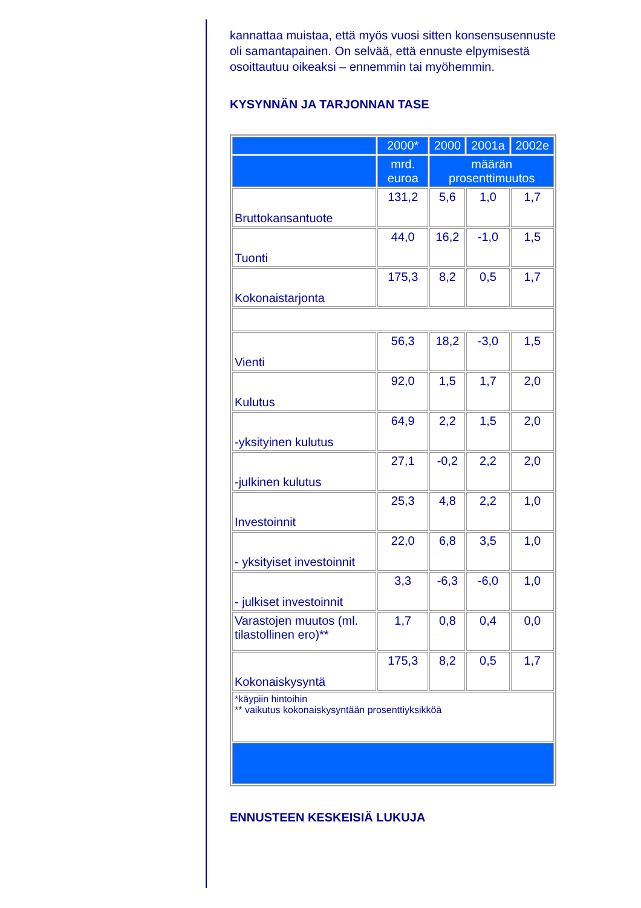kannattaa muistaa, että myös vuosi sitten konsensusennuste oli samantapainen. On selvää, että ennuste elpymisestä osoittautuu oikeaksi – ennemmin tai myöhemmin.
KYSYNNÄN JA TARJONNAN TASE
| | 2000* | 2000 | 2001a | 2002e |
| --- | --- | --- | --- | --- |
| | mrd. euroa | määrän prosenttimuutos | | |
| Bruttokansantuote | 131,2 | 5,6 | 1,0 | 1,7 |
| Tuonti | 44,0 | 16,2 | -1,0 | 1,5 |
| Kokonaistarjonta | 175,3 | 8,2 | 0,5 | 1,7 |
| Vienti | 56,3 | 18,2 | -3,0 | 1,5 |
| Kulutus | 92,0 | 1,5 | 1,7 | 2,0 |
| -yksityinen kulutus | 64,9 | 2,2 | 1,5 | 2,0 |
| -julkinen kulutus | 27,1 | -0,2 | 2,2 | 2,0 |
| Investoinnit | 25,3 | 4,8 | 2,2 | 1,0 |
| - yksityiset investoinnit | 22,0 | 6,8 | 3,5 | 1,0 |
| - julkiset investoinnit | 3,3 | -6,3 | -6,0 | 1,0 |
| Varastojen muutos (ml. tilastollinen ero)** | 1,7 | 0,8 | 0,4 | 0,0 |
| Kokonaiskysyntä | 175,3 | 8,2 | 0,5 | 1,7 |
| *käypiin hintoihin ** vaikutus kokonaiskysyntään prosenttiyksikköä | | | | |
ENNUSTEEN KESKEISIÄ LUKUJA